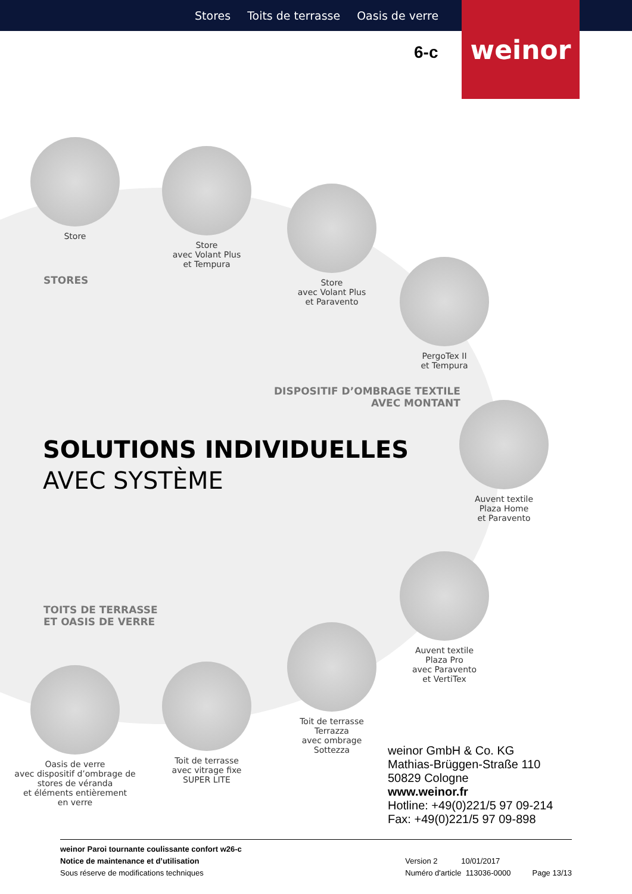Stores Toits de terrasse Oasis de verre
weinor
6-c
Store
Store
avec Volant Plus
et Tempura
Store
avec Volant Plus
et Paravento
PergoTex II
et Tempura
Auvent textile
Plaza Home
et Paravento
Auvent textile
Plaza Pro
avec Paravento
et VertiTex
Toit de terrasse
Terrazza
avec ombrage
Sottezza
Toit de terrasse
avec vitrage fixe
SUPER LITE
Oasis de verre
avec dispositif d’ombrage de
stores de véranda
et éléments entièrement
en verre
STORES
DISPOSITIF D’OMBRAGE TEXTILE
AVEC MONTANT
SOLUTIONS INDIVIDUELLES
AVEC SYSTÈME
TOITS DE TERRASSE
ET OASIS DE VERRE
weinor GmbH & Co. KG
Mathias-Brüggen-Straße 110
50829 Cologne
www.weinor.fr
Hotline: +49(0)221/5 97 09-214
Fax: +49(0)221/5 97 09-898
weinor Paroi tournante coulissante confort w26-c
Notice de maintenance et d’utilisation
Sous réserve de modifications techniques
Version 2 10/01/2017
Numéro d'article 113036-0000 Page 13/13